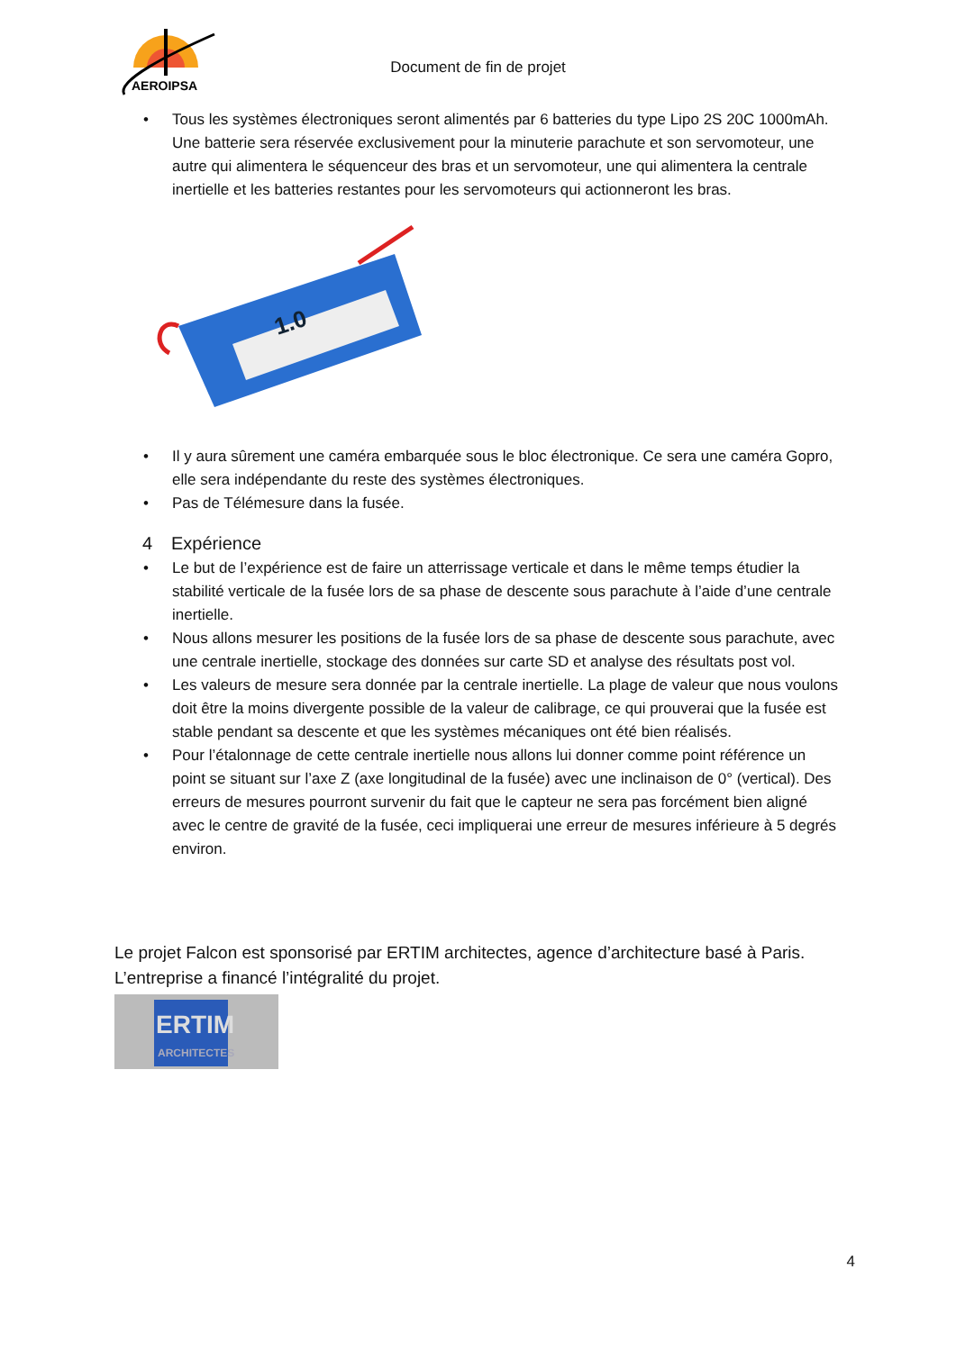AEROIPSA
Document de fin de projet
• Tous les systèmes électroniques seront alimentés par 6 batteries du type Lipo 2S 20C 1000mAh. Une batterie sera réservée exclusivement pour la minuterie parachute et son servomoteur, une autre qui alimentera le séquenceur des bras et un servomoteur, une qui alimentera la centrale inertielle et les batteries restantes pour les servomoteurs qui actionneront les bras.
1.0
• Il y aura sûrement une caméra embarquée sous le bloc électronique. Ce sera une caméra Gopro, elle sera indépendante du reste des systèmes électroniques.
• Pas de Télémesure dans la fusée.
4 Expérience
• Le but de l’expérience est de faire un atterrissage verticale et dans le même temps étudier la stabilité verticale de la fusée lors de sa phase de descente sous parachute à l’aide d’une centrale inertielle.
• Nous allons mesurer les positions de la fusée lors de sa phase de descente sous parachute, avec une centrale inertielle, stockage des données sur carte SD et analyse des résultats post vol.
• Les valeurs de mesure sera donnée par la centrale inertielle. La plage de valeur que nous voulons doit être la moins divergente possible de la valeur de calibrage, ce qui prouverai que la fusée est stable pendant sa descente et que les systèmes mécaniques ont été bien réalisés.
• Pour l’étalonnage de cette centrale inertielle nous allons lui donner comme point référence un point se situant sur l’axe Z (axe longitudinal de la fusée) avec une inclinaison de 0° (vertical). Des erreurs de mesures pourront survenir du fait que le capteur ne sera pas forcément bien aligné avec le centre de gravité de la fusée, ceci impliquerai une erreur de mesures inférieure à 5 degrés environ.
Le projet Falcon est sponsorisé par ERTIM architectes, agence d’architecture basé à Paris. L’entreprise a financé l’intégralité du projet.
ERTIM
ARCHITECTES
4